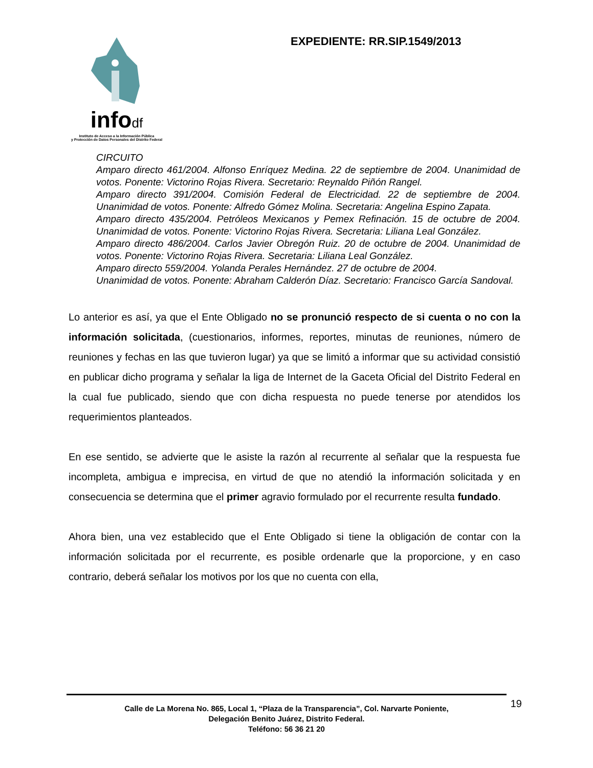infodf
Instituto de Acceso a la Información Pública
y Protección de Datos Personales del Distrito Federal
EXPEDIENTE: RR.SIP.1549/2013
CIRCUITO
Amparo directo 461/2004. Alfonso Enríquez Medina. 22 de septiembre de 2004. Unanimidad de votos. Ponente: Victorino Rojas Rivera. Secretario: Reynaldo Piñón Rangel.
Amparo directo 391/2004. Comisión Federal de Electricidad. 22 de septiembre de 2004. Unanimidad de votos. Ponente: Alfredo Gómez Molina. Secretaria: Angelina Espino Zapata.
Amparo directo 435/2004. Petróleos Mexicanos y Pemex Refinación. 15 de octubre de 2004. Unanimidad de votos. Ponente: Victorino Rojas Rivera. Secretaria: Liliana Leal González.
Amparo directo 486/2004. Carlos Javier Obregón Ruiz. 20 de octubre de 2004. Unanimidad de votos. Ponente: Victorino Rojas Rivera. Secretaria: Liliana Leal González.
Amparo directo 559/2004. Yolanda Perales Hernández. 27 de octubre de 2004.
Unanimidad de votos. Ponente: Abraham Calderón Díaz. Secretario: Francisco García Sandoval.
Lo anterior es así, ya que el Ente Obligado no se pronunció respecto de si cuenta o no con la información solicitada, (cuestionarios, informes, reportes, minutas de reuniones, número de reuniones y fechas en las que tuvieron lugar) ya que se limitó a informar que su actividad consistió en publicar dicho programa y señalar la liga de Internet de la Gaceta Oficial del Distrito Federal en la cual fue publicado, siendo que con dicha respuesta no puede tenerse por atendidos los requerimientos planteados.
En ese sentido, se advierte que le asiste la razón al recurrente al señalar que la respuesta fue incompleta, ambigua e imprecisa, en virtud de que no atendió la información solicitada y en consecuencia se determina que el primer agravio formulado por el recurrente resulta fundado.
Ahora bien, una vez establecido que el Ente Obligado si tiene la obligación de contar con la información solicitada por el recurrente, es posible ordenarle que la proporcione, y en caso contrario, deberá señalar los motivos por los que no cuenta con ella,
19
Calle de La Morena No. 865, Local 1, “Plaza de la Transparencia”, Col. Narvarte Poniente,
Delegación Benito Juárez, Distrito Federal.
Teléfono: 56 36 21 20